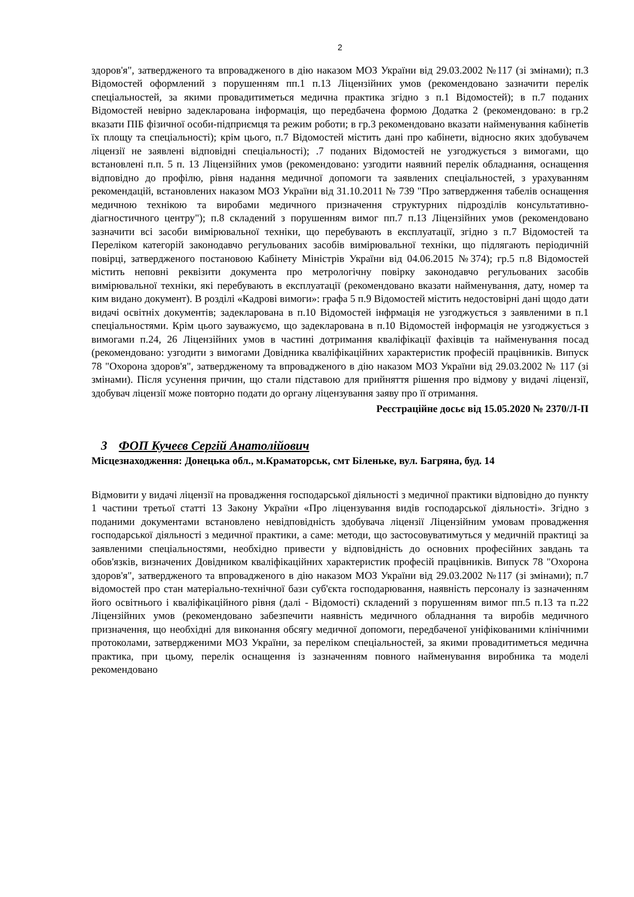2
здоров'я", затвердженого та впроваджeного в дію наказом МОЗ України від 29.03.2002 №117 (зі змінами); п.3 Відомостей оформлений з порушенням пп.1 п.13 Ліцензійних умов (рекомендовано зазначити перелік спеціальностей, за якими провадитиметься медична практика згідно з п.1 Відомостей); в п.7 поданих Відомостей невірно задекларована інформація, що передбачена формою Додатка 2 (рекомендовано: в гр.2 вказати ПІБ фізичної особи-підприємця та режим роботи; в гр.3 рекомендовано вказати найменування кабінетів їх площу та спеціальності); крім цього, п.7 Відомостей містить дані про кабінети, відносно яких здобувачем ліцензії не заявлені відповідні спеціальності); .7 поданих Відомостей не узгоджується з вимогами, що встановлені п.п. 5 п. 13 Ліцензійних умов (рекомендовано: узгодити наявний перелік обладнання, оснащення відповідно до профілю, рівня надання медичної допомоги та заявлених спеціальностей, з урахуванням рекомендацій, встановлених наказом МОЗ України від 31.10.2011 № 739 "Про затвердження табелів оснащення медичною технікою та виробами медичного призначення структурних підрозділів консультативно-діагностичного центру"); п.8 складений з порушенням вимог пп.7 п.13 Ліцензійних умов (рекомендовано зазначити всі засоби вимірювальної техніки, що перебувають в експлуатації, згідно з п.7 Відомостей та Переліком категорій законодавчо регульованих засобів вимірювальної техніки, що підлягають періодичній повірці, затвердженого постановою Кабінету Міністрів України від 04.06.2015 №374); гр.5 п.8 Відомостей містить неповні реквізити документа про метрологічну повірку законодавчо регульованих засобів вимірювальної техніки, які перебувають в експлуатації (рекомендовано вказати найменування, дату, номер та ким видано документ). В розділі «Кадрові вимоги»: графа 5 п.9 Відомостей містить недостовірні дані щодо дати видачі освітніх документів; задекларована в п.10 Відомостей інфрмація не узгоджується з заявленими в п.1 спеціальностями. Крім цього зауважуємо, що задекларована в п.10 Відомостей інформація не узгоджується з вимогами п.24, 26 Ліцензійних умов в частині дотримання кваліфікації фахівців та найменування посад (рекомендовано: узгодити з вимогами Довідника кваліфікаційних характеристик професій працівників. Випуск 78 "Охорона здоров'я", затвердженому та впровадженого в дію наказом МОЗ України від 29.03.2002 № 117 (зі змінами). Після усунення причин, що стали підставою для прийняття рішення про відмову у видачі ліцензії, здобувач ліцензії може повторно подати до органу ліцензування заяву про її отримання.
Реєстраційне досьє від 15.05.2020 № 2370/Л-П
3 ФОП Кучеєв Сергій Анатолійович
Місцезнаходження: Донецька обл., м.Краматорськ, смт Біленьке, вул. Багряна, буд. 14
Відмовити у видачі ліцензії на провадження господарської діяльності з медичної практики відповідно до пункту 1 частини третьої статті 13 Закону України «Про ліцензування видів господарської діяльності». Згідно з поданими документами встановлено невідповідність здобувача ліцензії Ліцензійним умовам провадження господарської діяльності з медичної практики, а саме: методи, що застосовуватимуться у медичній практиці за заявленими спеціальностями, необхідно привести у відповідність до основних професійних завдань та обов'язків, визначених Довідником кваліфікаційних характеристик професій працівників. Випуск 78 "Охорона здоров'я", затвердженого та впровадженого в дію наказом МОЗ України від 29.03.2002 №117 (зі змінами); п.7 відомостей про стан матеріально-технічної бази суб'єкта господарювання, наявність персоналу із зазначенням його освітнього і кваліфікаційного рівня (далі - Відомості) складений з порушенням вимог пп.5 п.13 та п.22 Ліцензійних умов (рекомендовано забезпечити наявність медичного обладнання та виробів медичного призначення, що необхідні для виконання обсягу медичної допомоги, передбаченої уніфікованими клінічними протоколами, затвердженими МОЗ України, за переліком спеціальностей, за якими провадитиметься медична практика, при цьому, перелік оснащення із зазначенням повного найменування виробника та моделі рекомендовано